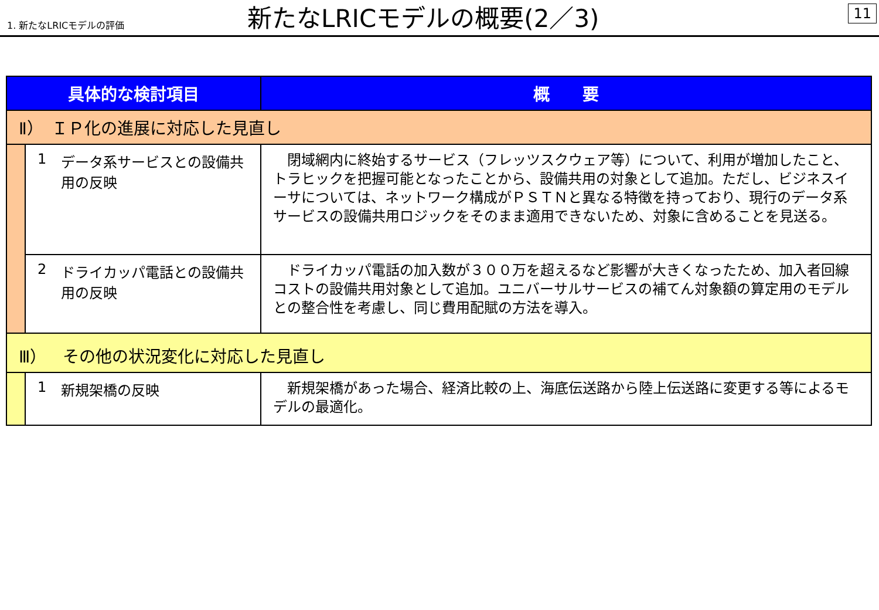1. 新たなLRICモデルの評価
新たなLRICモデルの概要(2／3)
11
| 具体的な検討項目 | | | 概 要 |
| --- | --- | --- | --- |
| Ⅱ） ＩＰ化の進展に対応した見直し | | | |
| | 1 | データ系サービスとの設備共用の反映 | 閉域網内に終始するサービス（フレッツスクウェア等）について、利用が増加したこと、トラヒックを把握可能となったことから、設備共用の対象として追加。ただし、ビジネスイーサについては、ネットワーク構成がＰＳＴＮと異なる特徴を持っており、現行のデータ系サービスの設備共用ロジックをそのまま適用できないため、対象に含めることを見送る。 |
| | 2 | ドライカッパ電話との設備共用の反映 | ドライカッパ電話の加入数が３００万を超えるなど影響が大きくなったため、加入者回線コストの設備共用対象として追加。ユニバーサルサービスの補てん対象額の算定用のモデルとの整合性を考慮し、同じ費用配賦の方法を導入。 |
| Ⅲ） その他の状況変化に対応した見直し | | | |
| | 1 | 新規架橋の反映 | 新規架橋があった場合、経済比較の上、海底伝送路から陸上伝送路に変更する等によるモデルの最適化。 |